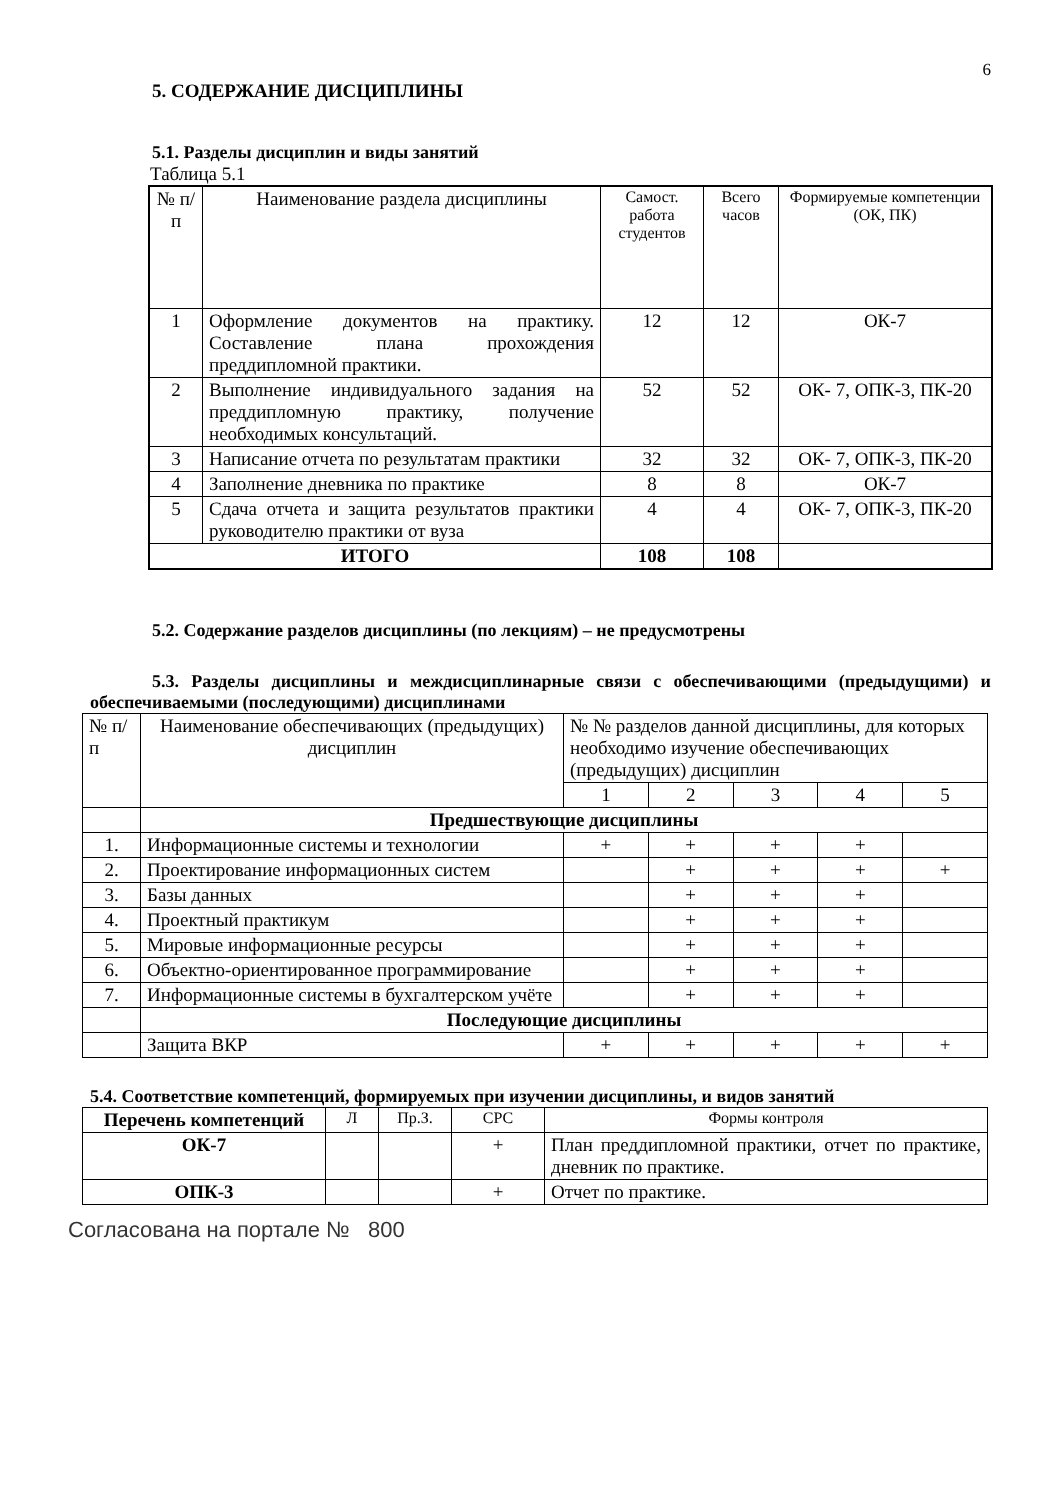6
5. СОДЕРЖАНИЕ ДИСЦИПЛИНЫ
5.1. Разделы дисциплин и виды занятий
Таблица 5.1
| № п/п | Наименование раздела дисциплины | Самост. работа студентов | Всего часов | Формируемые компетенции (ОК, ПК) |
| --- | --- | --- | --- | --- |
| 1 | Оформление документов на практику. Составление плана прохождения преддипломной практики. | 12 | 12 | ОК-7 |
| 2 | Выполнение индивидуального задания на преддипломную практику, получение необходимых консультаций. | 52 | 52 | ОК- 7, ОПК-3, ПК-20 |
| 3 | Написание отчета по результатам практики | 32 | 32 | ОК- 7, ОПК-3, ПК-20 |
| 4 | Заполнение дневника по практике | 8 | 8 | ОК-7 |
| 5 | Сдача отчета и защита результатов практики руководителю практики от вуза | 4 | 4 | ОК- 7, ОПК-3, ПК-20 |
| ИТОГО | | 108 | 108 | |
5.2. Содержание разделов дисциплины (по лекциям) – не предусмотрены
5.3. Разделы дисциплины и междисциплинарные связи с обеспечивающими (предыдущими) и обеспечиваемыми (последующими) дисциплинами
| № п/п | Наименование обеспечивающих (предыдущих) дисциплин | № № разделов данной дисциплины, для которых необходимо изучение обеспечивающих (предыдущих) дисциплин | | | | |
| | | 1 | 2 | 3 | 4 | 5 |
| | Предшествующие дисциплины | | | | | |
| 1. | Информационные системы и технологии | + | + | + | + | |
| 2. | Проектирование информационных систем | | + | + | + | + |
| 3. | Базы данных | | + | + | + | |
| 4. | Проектный практикум | | + | + | + | |
| 5. | Мировые информационные ресурсы | | + | + | + | |
| 6. | Объектно-ориентированное программирование | | + | + | + | |
| 7. | Информационные системы в бухгалтерском учёте | | + | + | + | |
| | Последующие дисциплины | | | | | |
| | Защита ВКР | + | + | + | + | + |
5.4. Соответствие компетенций, формируемых при изучении дисциплины, и видов занятий
| Перечень компетенций | Л | Пр.З. | СРС | Формы контроля |
| ОК-7 | | | + | План преддипломной практики, отчет по практике, дневник по практике. |
| ОПК-3 | | | + | Отчет по практике. |
Согласована на портале № 800